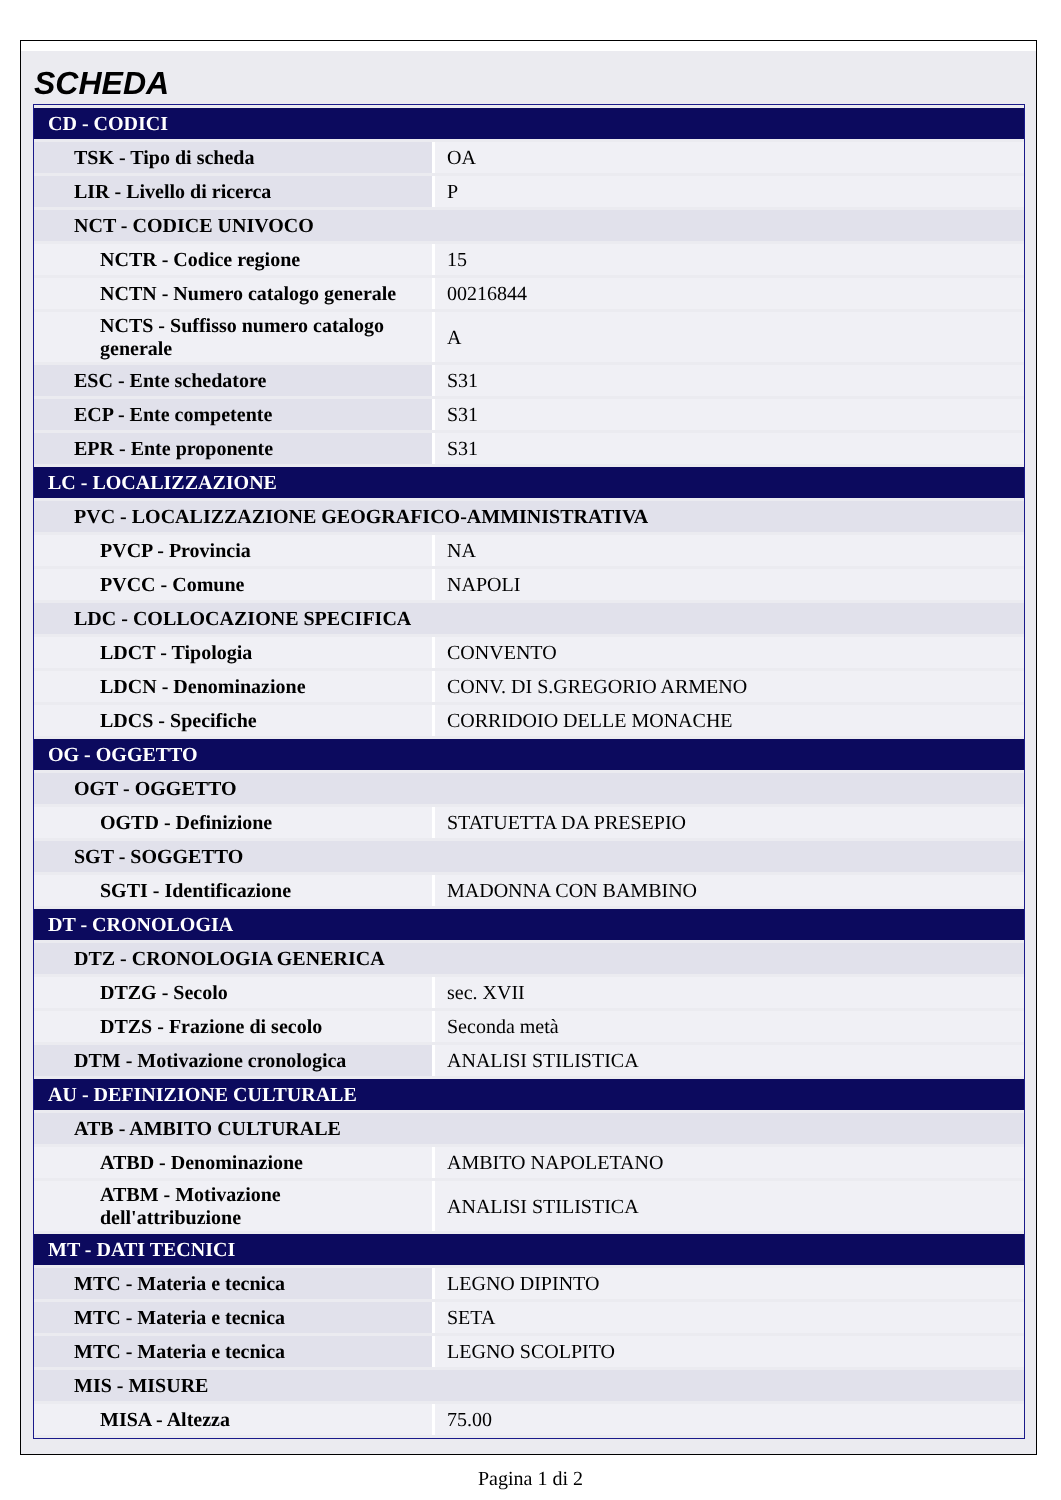SCHEDA
| CD - CODICI | |
| TSK - Tipo di scheda | OA |
| LIR - Livello di ricerca | P |
| NCT - CODICE UNIVOCO | |
| NCTR - Codice regione | 15 |
| NCTN - Numero catalogo generale | 00216844 |
| NCTS - Suffisso numero catalogo generale | A |
| ESC - Ente schedatore | S31 |
| ECP - Ente competente | S31 |
| EPR - Ente proponente | S31 |
| LC - LOCALIZZAZIONE | |
| PVC - LOCALIZZAZIONE GEOGRAFICO-AMMINISTRATIVA | |
| PVCP - Provincia | NA |
| PVCC - Comune | NAPOLI |
| LDC - COLLOCAZIONE SPECIFICA | |
| LDCT - Tipologia | CONVENTO |
| LDCN - Denominazione | CONV. DI S.GREGORIO ARMENO |
| LDCS - Specifiche | CORRIDOIO DELLE MONACHE |
| OG - OGGETTO | |
| OGT - OGGETTO | |
| OGTD - Definizione | STATUETTA DA PRESEPIO |
| SGT - SOGGETTO | |
| SGTI - Identificazione | MADONNA CON BAMBINO |
| DT - CRONOLOGIA | |
| DTZ - CRONOLOGIA GENERICA | |
| DTZG - Secolo | sec. XVII |
| DTZS - Frazione di secolo | Seconda metà |
| DTM - Motivazione cronologica | ANALISI STILISTICA |
| AU - DEFINIZIONE CULTURALE | |
| ATB - AMBITO CULTURALE | |
| ATBD - Denominazione | AMBITO NAPOLETANO |
| ATBM - Motivazione dell'attribuzione | ANALISI STILISTICA |
| MT - DATI TECNICI | |
| MTC - Materia e tecnica | LEGNO DIPINTO |
| MTC - Materia e tecnica | SETA |
| MTC - Materia e tecnica | LEGNO SCOLPITO |
| MIS - MISURE | |
| MISA - Altezza | 75.00 |
Pagina 1 di 2